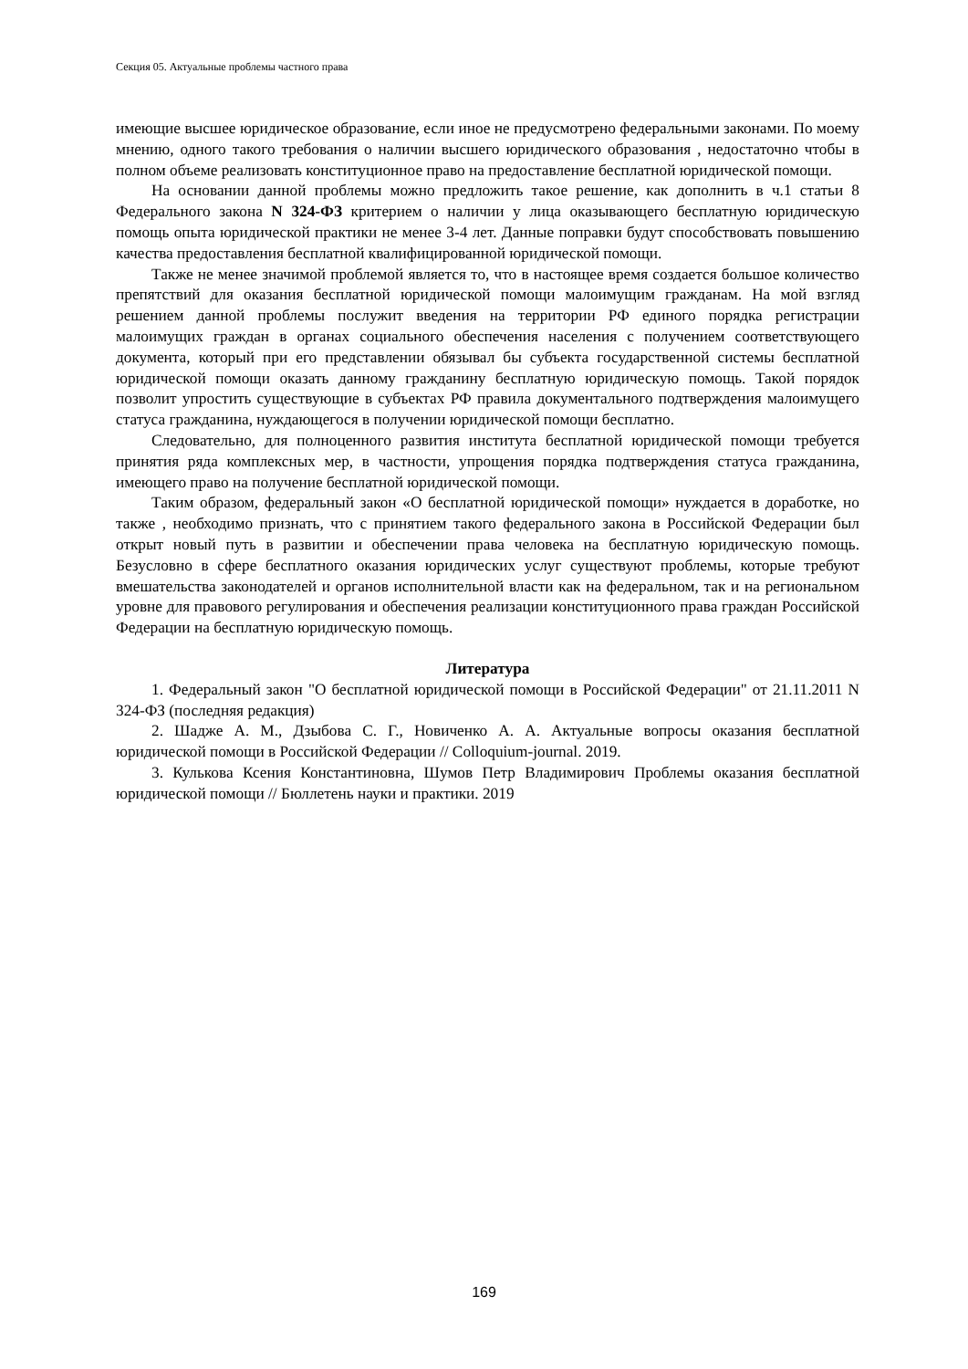Секция 05. Актуальные проблемы частного права
имеющие высшее юридическое образование, если иное не предусмотрено федеральными законами. По моему мнению, одного такого требования о наличии высшего юридического образования , недостаточно чтобы в полном объеме реализовать конституционное право на предоставление бесплатной юридической помощи.
На основании данной проблемы можно предложить такое решение, как дополнить в ч.1 статьи 8 Федерального закона N 324-ФЗ критерием о наличии у лица оказывающего бесплатную юридическую помощь опыта юридической практики не менее 3-4 лет. Данные поправки будут способствовать повышению качества предоставления бесплатной квалифицированной юридической помощи.
Также не менее значимой проблемой является то, что в настоящее время создается большое количество препятствий для оказания бесплатной юридической помощи малоимущим гражданам. На мой взгляд решением данной проблемы послужит введения на территории РФ единого порядка регистрации малоимущих граждан в органах социального обеспечения населения с получением соответствующего документа, который при его представлении обязывал бы субъекта государственной системы бесплатной юридической помощи оказать данному гражданину бесплатную юридическую помощь. Такой порядок позволит упростить существующие в субъектах РФ правила документального подтверждения малоимущего статуса гражданина, нуждающегося в получении юридической помощи бесплатно.
Следовательно, для полноценного развития института бесплатной юридической помощи требуется принятия ряда комплексных мер, в частности, упрощения порядка подтверждения статуса гражданина, имеющего право на получение бесплатной юридической помощи.
Таким образом, федеральный закон «О бесплатной юридической помощи» нуждается в доработке, но также , необходимо признать, что с принятием такого федерального закона в Российской Федерации был открыт новый путь в развитии и обеспечении права человека на бесплатную юридическую помощь. Безусловно в сфере бесплатного оказания юридических услуг существуют проблемы, которые требуют вмешательства законодателей и органов исполнительной власти как на федеральном, так и на региональном уровне для правового регулирования и обеспечения реализации конституционного права граждан Российской Федерации на бесплатную юридическую помощь.
Литература
1. Федеральный закон "О бесплатной юридической помощи в Российской Федерации" от 21.11.2011 N 324-ФЗ (последняя редакция)
2. Шадже А. М., Дзыбова С. Г., Новиченко А. А. Актуальные вопросы оказания бесплатной юридической помощи в Российской Федерации // Colloquium-journal. 2019.
3. Кулькова Ксения Константиновна, Шумов Петр Владимирович Проблемы оказания бесплатной юридической помощи // Бюллетень науки и практики. 2019
169